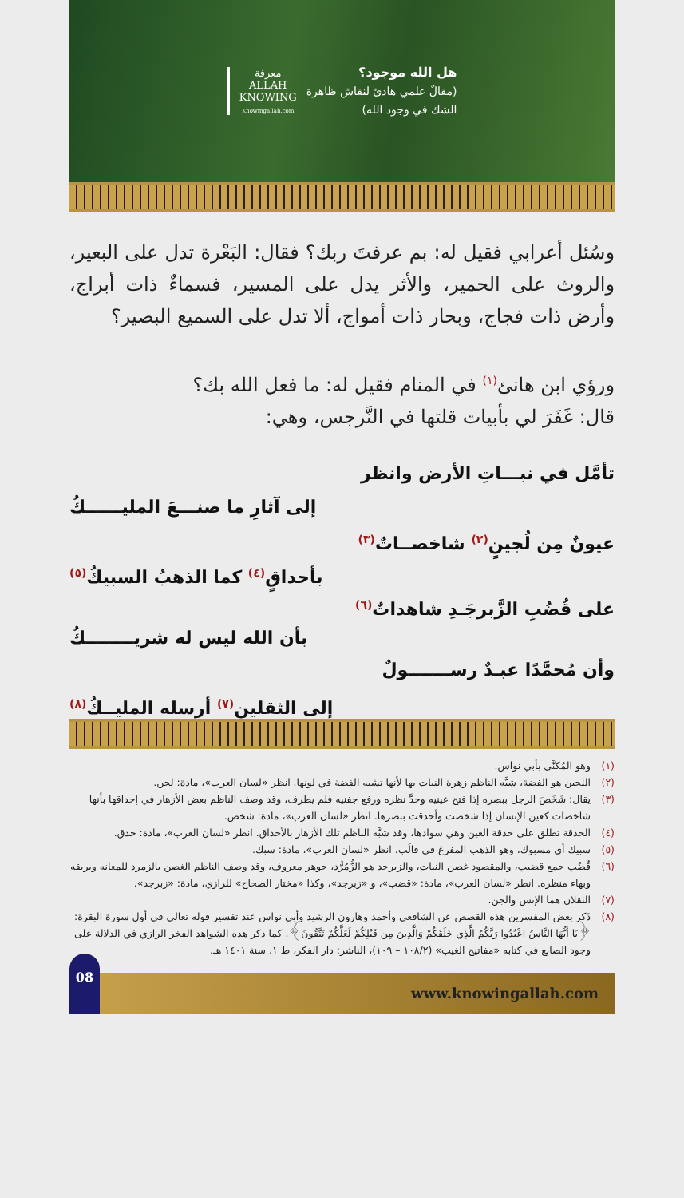هل الله موجود؟
(مقالٌ علمي هادئ لنقاش ظاهرة
الشك في وجود الله)
معرفة
ALLAH
KNOWING
Knowingallah.com
وسُئل أعرابي فقيل له: بم عرفتَ ربك؟ فقال: البَعْرة تدل على البعير، والروث على الحمير، والأثر يدل على المسير، فسماءٌ ذات أبراج، وأرض ذات فجاج، وبحار ذات أمواج، ألا تدل على السميع البصير؟
ورؤي ابن هانئ<sup>(١)</sup> في المنام فقيل له: ما فعل الله بك؟
قال: غَفَرَ لي بأبيات قلتها في النَّرجس، وهي:
تأمَّل في نبـــاتِ الأرض وانظر
إلى آثارِ ما صنـــعَ المليــــــكُ
عيونٌ مِن لُجينٍ<sup>(٢)</sup> شاخصــاتٌ<sup>(٣)</sup>
بأحداقٍ<sup>(٤)</sup> كما الذهبُ السبيكُ<sup>(٥)</sup>
على قُضُبِ الزَّبرجَـدِ شاهداتٌ<sup>(٦)</sup>
بأن الله ليس له شريــــــــكُ
وأن مُحمَّدًا عبـدٌ رســـــــولٌ
إلى الثقلين<sup>(٧)</sup> أرسله المليــكُ<sup>(٨)</sup>
(١) وهو المُكنَّى بأبي نواس.
(٢) اللجين هو الفضة، شبَّه الناظم زهرة النبات بها لأنها تشبه الفضة في لونها. انظر «لسان العرب»، مادة: لجن.
(٣) يقال: شَخَصَ الرجل ببصره إذا فتح عينيه وحدَّ نظره ورفع جفنيه فلم يطرف، وقد وصف الناظم بعض الأزهار في إحداقها بأنها شاخصات كعين الإنسان إذا شخصت وأحدقت ببصرها. انظر «لسان العرب»، مادة: شخص.
(٤) الحدقة تطلق على حدقة العين وهي سوادها، وقد شبَّه الناظم تلك الأزهار بالأحداق. انظر «لسان العرب»، مادة: حدق.
(٥) سبيك أي مسبوك، وهو الذهب المفرغ في قالَب. انظر «لسان العرب»، مادة: سبك.
(٦) قُضُب جمع قضيب، والمقصود غصن النبات، والزبرجد هو الزُّمُرُّد، جوهر معروف، وقد وصف الناظم الغصن بالزمرد للمعانه وبريقه وبهاء منظره. انظر «لسان العرب»، مادة: «قضب»، و «زبرجد»، وكذا «مختار الصحاح» للرازي، مادة: «زبرجد».
(٧) الثقلان هما الإنس والجن.
(٨) ذَكر بعض المفسرين هذه القصص عن الشافعي وأحمد وهارون الرشيد وأبي نواس عند تفسير قوله تعالى في أول سورة البقرة: ﴿يَا أَيُّهَا النَّاسُ اعْبُدُوا رَبَّكُمُ الَّذِي خَلَقَكُمْ وَالَّذِينَ مِن قَبْلِكُمْ لَعَلَّكُمْ تَتَّقُونَ﴾. كما ذكر هذه الشواهد الفخر الرازي في الدلالة على وجود الصانع في كتابه «مفاتيح الغيب» (١٠٨/٢ – ١٠٩)، الناشر: دار الفكر، ط ١، سنة ١٤٠١ هـ.
www.knowingallah.com 08